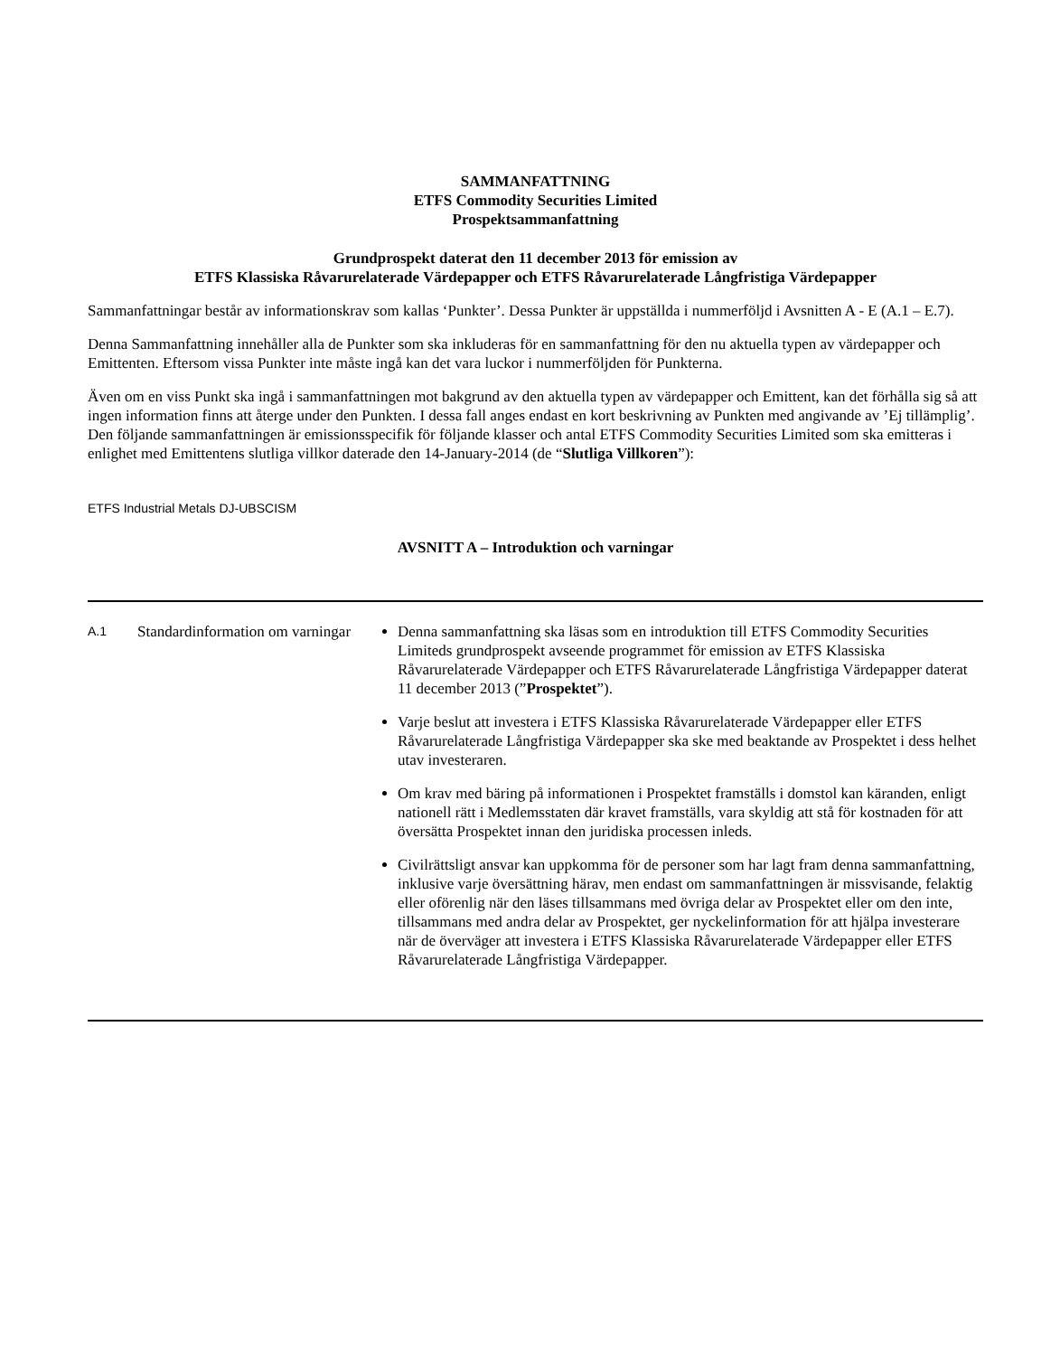SAMMANFATTNING
ETFS Commodity Securities Limited
Prospektsammanfattning
Grundprospekt daterat den 11 december 2013 för emission av
ETFS Klassiska Råvarurelaterade Värdepapper och ETFS Råvarurelaterade Långfristiga Värdepapper
Sammanfattningar består av informationskrav som kallas ‘Punkter’. Dessa Punkter är uppställda i nummerföljd i Avsnitten A - E (A.1 – E.7).
Denna Sammanfattning innehåller alla de Punkter som ska inkluderas för en sammanfattning för den nu aktuella typen av värdepapper och Emittenten. Eftersom vissa Punkter inte måste ingå kan det vara luckor i nummerföljden för Punkterna.
Även om en viss Punkt ska ingå i sammanfattningen mot bakgrund av den aktuella typen av värdepapper och Emittent, kan det förhålla sig så att ingen information finns att återge under den Punkten. I dessa fall anges endast en kort beskrivning av Punkten med angivande av ’Ej tillämplig’. Den följande sammanfattningen är emissionsspecifik för följande klasser och antal ETFS Commodity Securities Limited som ska emitteras i enlighet med Emittentens slutliga villkor daterade den 14-January-2014 (de “Slutliga Villkoren”):
ETFS Industrial Metals DJ-UBSCISM
AVSNITT A – Introduktion och varningar
| A.1 | Standardinformation om varningar | Denna sammanfattning ska läsas som en introduktion till ETFS Commodity Securities Limiteds grundprospekt avseende programmet för emission av ETFS Klassiska Råvarurelaterade Värdepapper och ETFS Råvarurelaterade Långfristiga Värdepapper daterat 11 december 2013 (” Prospektet ”). Varje beslut att investera i ETFS Klassiska Råvarurelaterade Värdepapper eller ETFS Råvarurelaterade Långfristiga Värdepapper ska ske med beaktande av Prospektet i dess helhet utav investeraren. Om krav med bäring på informationen i Prospektet framställs i domstol kan käranden, enligt nationell rätt i Medlemsstaten där kravet framställs, vara skyldig att stå för kostnaden för att översätta Prospektet innan den juridiska processen inleds. Civilrättsligt ansvar kan uppkomma för de personer som har lagt fram denna sammanfattning, inklusive varje översättning härav, men endast om sammanfattningen är missvisande, felaktig eller oförenlig när den läses tillsammans med övriga delar av Prospektet eller om den inte, tillsammans med andra delar av Prospektet, ger nyckelinformation för att hjälpa investerare när de överväger att investera i ETFS Klassiska Råvarurelaterade Värdepapper eller ETFS Råvarurelaterade Långfristiga Värdepapper. |